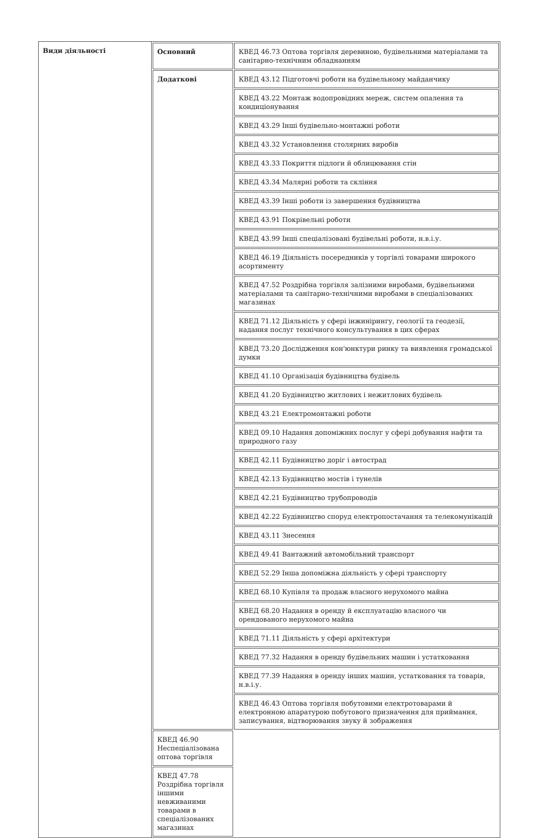| Види діяльності | / Основний / КВЕД 46.73 Оптова торгівля деревиною, будівельними матеріалами та санітарно-технічним обладнанням / / Додаткові / КВЕД 43.12 Підготовчі роботи на будівельному майданчику / / / КВЕД 43.22 Монтаж водопровідних мереж, систем опалення та кондиціонування / / / КВЕД 43.29 Інші будівельно-монтажні роботи / / / КВЕД 43.32 Установлення столярних виробів / / / КВЕД 43.33 Покриття підлоги й облицювання стін / / / КВЕД 43.34 Малярні роботи та скління / / / КВЕД 43.39 Інші роботи із завершення будівництва / / / КВЕД 43.91 Покрівельні роботи / / / КВЕД 43.99 Інші спеціалізовані будівельні роботи, н.в.і.у. / / / КВЕД 46.19 Діяльність посередників у торгівлі товарами широкого асортименту / / / КВЕД 47.52 Роздрібна торгівля залізними виробами, будівельними матеріалами та санітарно-технічними виробами в спеціалізованих магазинах / / / КВЕД 71.12 Діяльність у сфері інжинірингу, геології та геодезії, надання послуг технічного консультування в цих сферах / / / КВЕД 73.20 Дослідження кон'юнктури ринку та виявлення громадської думки / / / КВЕД 41.10 Організація будівництва будівель / / / КВЕД 41.20 Будівництво житлових і нежитлових будівель / / / КВЕД 43.21 Електромонтажні роботи / / / КВЕД 09.10 Надання допоміжних послуг у сфері добування нафти та природного газу / / / КВЕД 42.11 Будівництво доріг і автострад / / / КВЕД 42.13 Будівництво мостів і тунелів / / / КВЕД 42.21 Будівництво трубопроводів / / / КВЕД 42.22 Будівництво споруд електропостачання та телекомунікацій / / / КВЕД 43.11 Знесення / / / КВЕД 49.41 Вантажний автомобільний транспорт / / / КВЕД 52.29 Інша допоміжна діяльність у сфері транспорту / / / КВЕД 68.10 Купівля та продаж власного нерухомого майна / / / КВЕД 68.20 Надання в оренду й експлуатацію власного чи орендованого нерухомого майна / / / КВЕД 71.11 Діяльність у сфері архітектури / / / КВЕД 77.32 Надання в оренду будівельних машин і устатковання / / / КВЕД 77.39 Надання в оренду інших машин, устатковання та товарів, н.в.і.у. / / / КВЕД 46.43 Оптова торгівля побутовими електротоварами й електронною апаратурою побутового призначення для приймання, записування, відтворювання звуку й зображення / / / КВЕД 46.90 Неспеціалізована оптова торгівля / / / КВЕД 47.78 Роздрібна торгівля іншими невживаними товарами в спеціалізованих магазинах / |